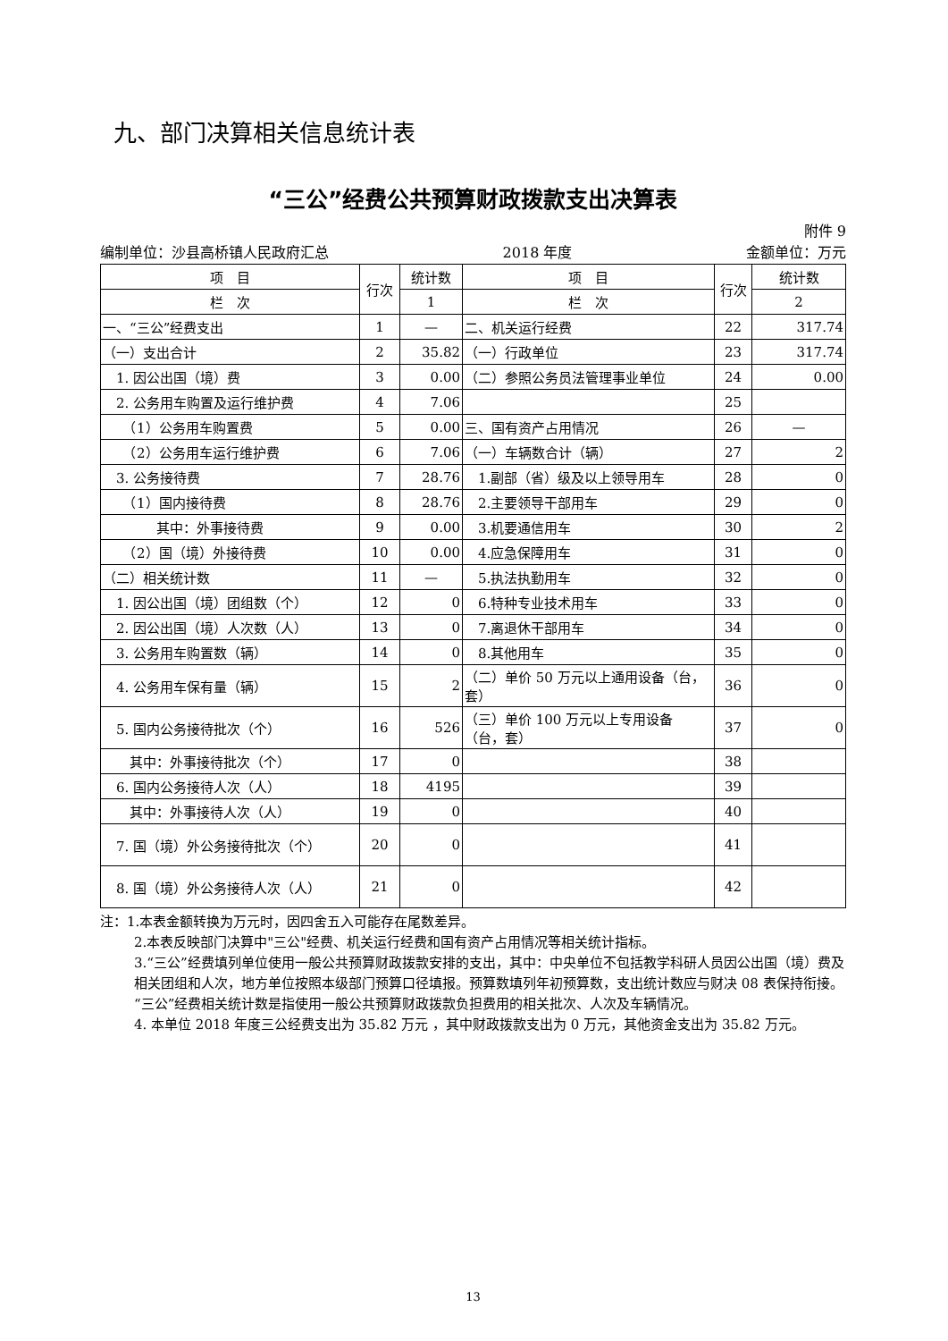九、部门决算相关信息统计表
“三公”经费公共预算财政拨款支出决算表
附件 9
编制单位：沙县高桥镇人民政府汇总 2018 年度 金额单位：万元
| 项 目 | 行次 | 统计数 | 项 目 | 行次 | 统计数 |
| --- | --- | --- | --- | --- | --- |
| 栏 次 | | 1 | 栏 次 | | 2 |
| 一、“三公”经费支出 | 1 | — | 二、机关运行经费 | 22 | 317.74 |
| （一）支出合计 | 2 | 35.82 | （一）行政单位 | 23 | 317.74 |
| 1. 因公出国（境）费 | 3 | 0.00 | （二）参照公务员法管理事业单位 | 24 | 0.00 |
| 2. 公务用车购置及运行维护费 | 4 | 7.06 | | 25 | |
| （1）公务用车购置费 | 5 | 0.00 | 三、国有资产占用情况 | 26 | — |
| （2）公务用车运行维护费 | 6 | 7.06 | （一）车辆数合计（辆） | 27 | 2 |
| 3. 公务接待费 | 7 | 28.76 | 1.副部（省）级及以上领导用车 | 28 | 0 |
| （1）国内接待费 | 8 | 28.76 | 2.主要领导干部用车 | 29 | 0 |
| 其中：外事接待费 | 9 | 0.00 | 3.机要通信用车 | 30 | 2 |
| （2）国（境）外接待费 | 10 | 0.00 | 4.应急保障用车 | 31 | 0 |
| （二）相关统计数 | 11 | — | 5.执法执勤用车 | 32 | 0 |
| 1. 因公出国（境）团组数（个） | 12 | 0 | 6.特种专业技术用车 | 33 | 0 |
| 2. 因公出国（境）人次数（人） | 13 | 0 | 7.离退休干部用车 | 34 | 0 |
| 3. 公务用车购置数（辆） | 14 | 0 | 8.其他用车 | 35 | 0 |
| 4. 公务用车保有量（辆） | 15 | 2 | （二）单价 50 万元以上通用设备（台，套） | 36 | 0 |
| 5. 国内公务接待批次（个） | 16 | 526 | （三）单价 100 万元以上专用设备（台，套） | 37 | 0 |
| 其中：外事接待批次（个） | 17 | 0 | | 38 | |
| 6. 国内公务接待人次（人） | 18 | 4195 | | 39 | |
| 其中：外事接待人次（人） | 19 | 0 | | 40 | |
| 7. 国（境）外公务接待批次（个） | 20 | 0 | | 41 | |
| 8. 国（境）外公务接待人次（人） | 21 | 0 | | 42 | |
注：1.本表金额转换为万元时，因四舍五入可能存在尾数差异。
2.本表反映部门决算中"三公"经费、机关运行经费和国有资产占用情况等相关统计指标。
3.“三公”经费填列单位使用一般公共预算财政拨款安排的支出，其中：中央单位不包括教学科研人员因公出国（境）费及相关团组和人次，地方单位按照本级部门预算口径填报。预算数填列年初预算数，支出统计数应与财决 08 表保持衔接。“三公”经费相关统计数是指使用一般公共预算财政拨款负担费用的相关批次、人次及车辆情况。
4. 本单位 2018 年度三公经费支出为 35.82 万元 ，其中财政拨款支出为 0 万元，其他资金支出为 35.82 万元。
13